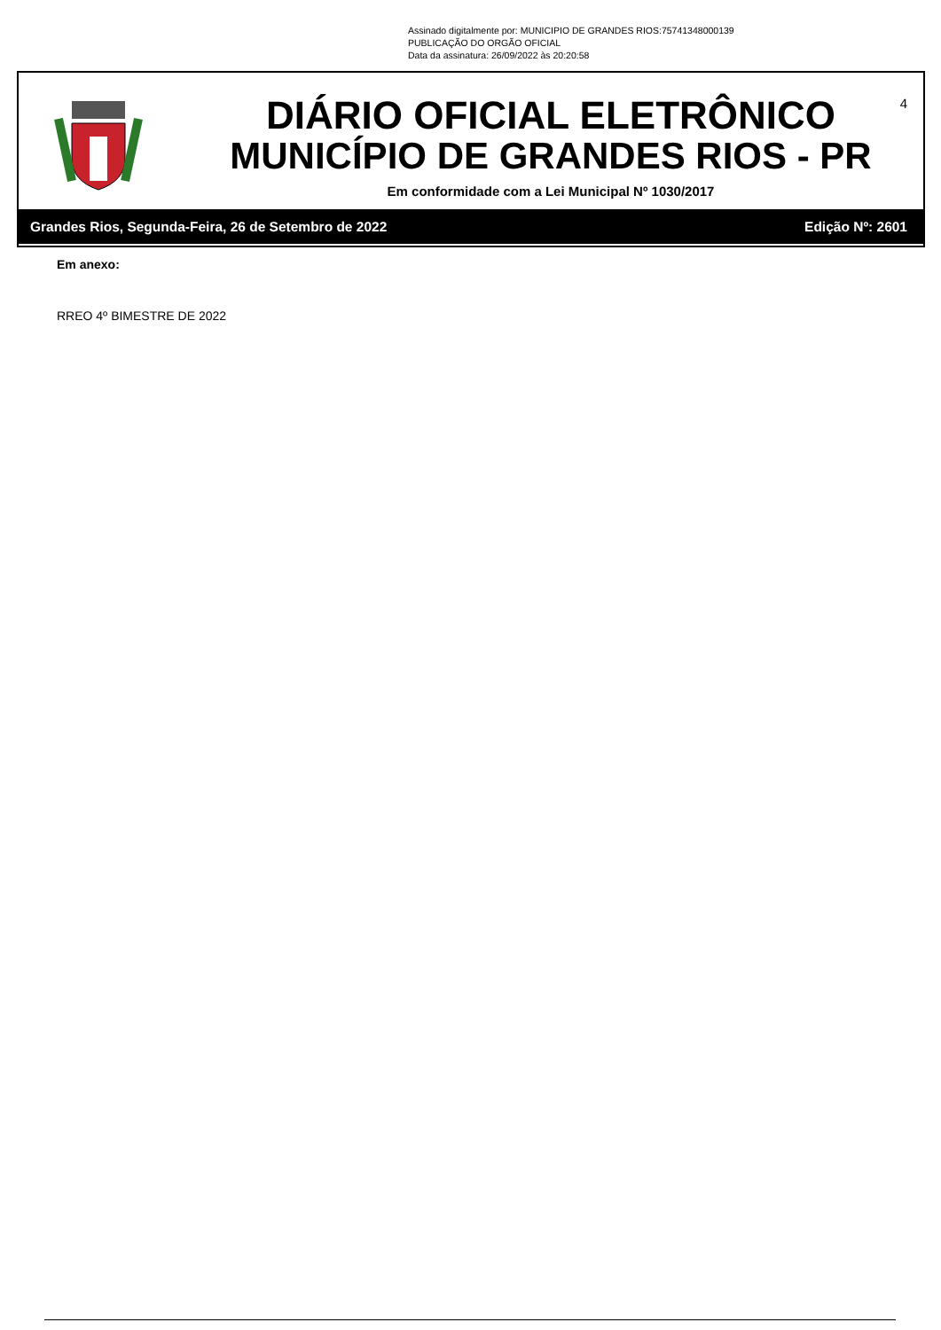Assinado digitalmente por: MUNICIPIO DE GRANDES RIOS:75741348000139
PUBLICAÇÃO DO ORGÃO OFICIAL
Data da assinatura: 26/09/2022 às 20:20:58
DIÁRIO OFICIAL ELETRÔNICO
MUNICÍPIO DE GRANDES RIOS - PR
Em conformidade com a Lei Municipal Nº 1030/2017
4
Grandes Rios, Segunda-Feira, 26 de Setembro de 2022 Edição Nº: 2601
Em anexo:
RREO 4º BIMESTRE DE 2022